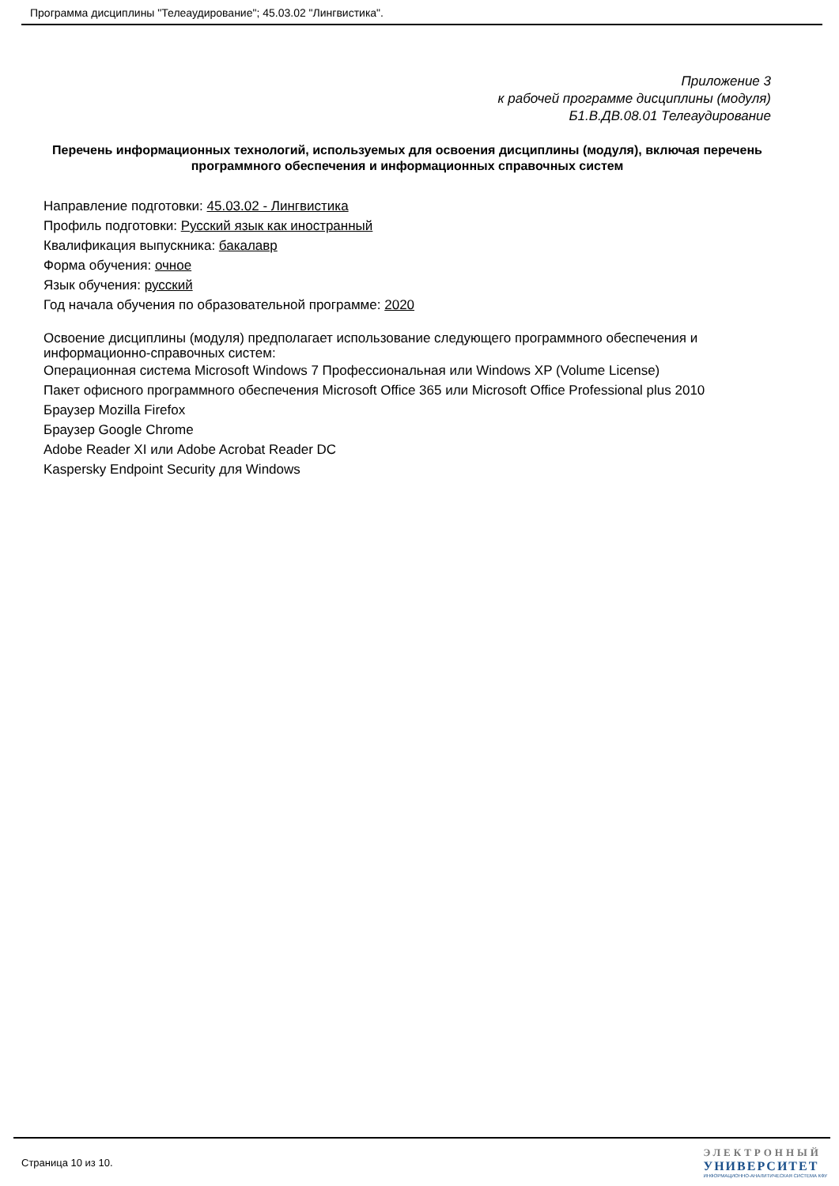Программа дисциплины "Телеаудирование"; 45.03.02 "Лингвистика".
Приложение 3
к рабочей программе дисциплины (модуля)
Б1.В.ДВ.08.01 Телеаудирование
Перечень информационных технологий, используемых для освоения дисциплины (модуля), включая перечень программного обеспечения и информационных справочных систем
Направление подготовки: 45.03.02 - Лингвистика
Профиль подготовки: Русский язык как иностранный
Квалификация выпускника: бакалавр
Форма обучения: очное
Язык обучения: русский
Год начала обучения по образовательной программе: 2020
Освоение дисциплины (модуля) предполагает использование следующего программного обеспечения и информационно-справочных систем:
Операционная система Microsoft Windows 7 Профессиональная или Windows XP (Volume License)
Пакет офисного программного обеспечения Microsoft Office 365 или Microsoft Office Professional plus 2010
Браузер Mozilla Firefox
Браузер Google Chrome
Adobe Reader XI или Adobe Acrobat Reader DC
Kaspersky Endpoint Security для Windows
Страница 10 из 10.
ЭЛЕКТРОННЫЙ
УНИВЕРСИТЕТ
ИНФОРМАЦИОННО-АНАЛИТИЧЕСКАЯ СИСТЕМА КФУ